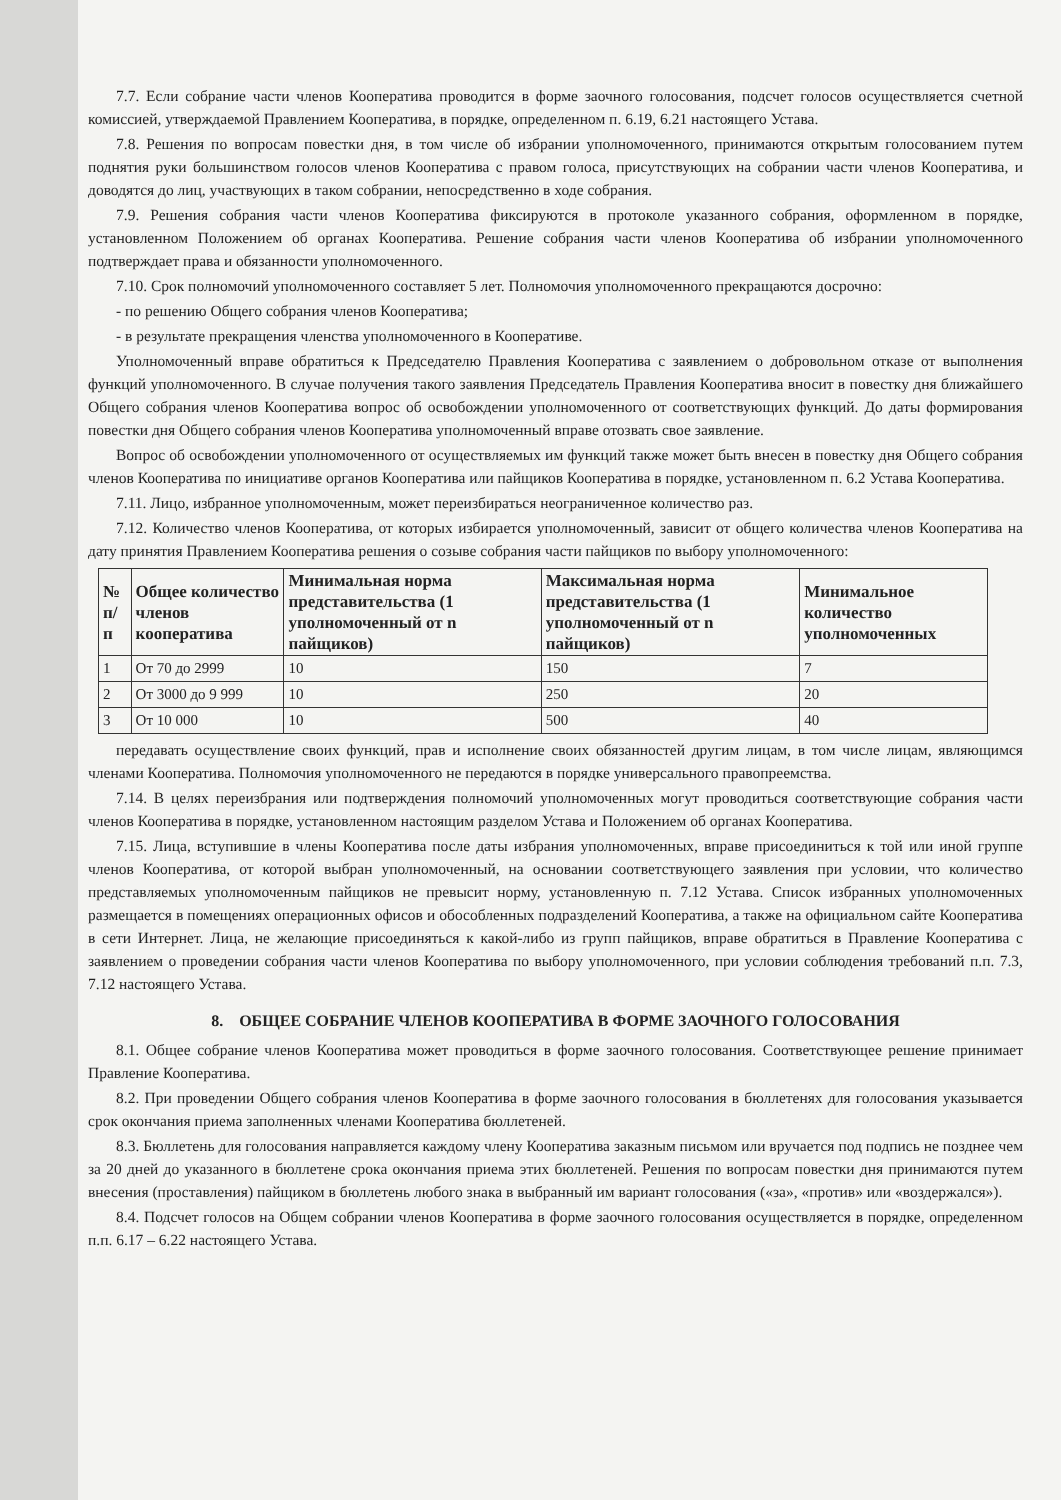7.7. Если собрание части членов Кооператива проводится в форме заочного голосования, подсчет голосов осуществляется счетной комиссией, утверждаемой Правлением Кооператива, в порядке, определенном п. 6.19, 6.21 настоящего Устава.
7.8. Решения по вопросам повестки дня, в том числе об избрании уполномоченного, принимаются открытым голосованием путем поднятия руки большинством голосов членов Кооператива с правом голоса, присутствующих на собрании части членов Кооператива, и доводятся до лиц, участвующих в таком собрании, непосредственно в ходе собрания.
7.9. Решения собрания части членов Кооператива фиксируются в протоколе указанного собрания, оформленном в порядке, установленном Положением об органах Кооператива. Решение собрания части членов Кооператива об избрании уполномоченного подтверждает права и обязанности уполномоченного.
7.10. Срок полномочий уполномоченного составляет 5 лет. Полномочия уполномоченного прекращаются досрочно:
- по решению Общего собрания членов Кооператива;
- в результате прекращения членства уполномоченного в Кооперативе.
Уполномоченный вправе обратиться к Председателю Правления Кооператива с заявлением о добровольном отказе от выполнения функций уполномоченного. В случае получения такого заявления Председатель Правления Кооператива вносит в повестку дня ближайшего Общего собрания членов Кооператива вопрос об освобождении уполномоченного от соответствующих функций. До даты формирования повестки дня Общего собрания членов Кооператива уполномоченный вправе отозвать свое заявление.
Вопрос об освобождении уполномоченного от осуществляемых им функций также может быть внесен в повестку дня Общего собрания членов Кооператива по инициативе органов Кооператива или пайщиков Кооператива в порядке, установленном п. 6.2 Устава Кооператива.
7.11. Лицо, избранное уполномоченным, может переизбираться неограниченное количество раз.
7.12. Количество членов Кооператива, от которых избирается уполномоченный, зависит от общего количества членов Кооператива на дату принятия Правлением Кооператива решения о созыве собрания части пайщиков по выбору уполномоченного:
| № п/п | Общее количество членов кооператива | Минимальная норма представительства (1 уполномоченный от n пайщиков) | Максимальная норма представительства (1 уполномоченный от n пайщиков) | Минимальное количество уполномоченных |
| --- | --- | --- | --- | --- |
| 1 | От 70 до 2999 | 10 | 150 | 7 |
| 2 | От 3000 до 9 999 | 10 | 250 | 20 |
| 3 | От 10 000 | 10 | 500 | 40 |
передавать осуществление своих функций, прав и исполнение своих обязанностей другим лицам, в том числе лицам, являющимся членами Кооператива. Полномочия уполномоченного не передаются в порядке универсального правопреемства.
7.14. В целях переизбрания или подтверждения полномочий уполномоченных могут проводиться соответствующие собрания части членов Кооператива в порядке, установленном настоящим разделом Устава и Положением об органах Кооператива.
7.15. Лица, вступившие в члены Кооператива после даты избрания уполномоченных, вправе присоединиться к той или иной группе членов Кооператива, от которой выбран уполномоченный, на основании соответствующего заявления при условии, что количество представляемых уполномоченным пайщиков не превысит норму, установленную п. 7.12 Устава. Список избранных уполномоченных размещается в помещениях операционных офисов и обособленных подразделений Кооператива, а также на официальном сайте Кооператива в сети Интернет. Лица, не желающие присоединяться к какой-либо из групп пайщиков, вправе обратиться в Правление Кооператива с заявлением о проведении собрания части членов Кооператива по выбору уполномоченного, при условии соблюдения требований п.п. 7.3, 7.12 настоящего Устава.
8. ОБЩЕЕ СОБРАНИЕ ЧЛЕНОВ КООПЕРАТИВА В ФОРМЕ ЗАОЧНОГО ГОЛОСОВАНИЯ
8.1. Общее собрание членов Кооператива может проводиться в форме заочного голосования. Соответствующее решение принимает Правление Кооператива.
8.2. При проведении Общего собрания членов Кооператива в форме заочного голосования в бюллетенях для голосования указывается срок окончания приема заполненных членами Кооператива бюллетеней.
8.3. Бюллетень для голосования направляется каждому члену Кооператива заказным письмом или вручается под подпись не позднее чем за 20 дней до указанного в бюллетене срока окончания приема этих бюллетеней. Решения по вопросам повестки дня принимаются путем внесения (проставления) пайщиком в бюллетень любого знака в выбранный им вариант голосования («за», «против» или «воздержался»).
8.4. Подсчет голосов на Общем собрании членов Кооператива в форме заочного голосования осуществляется в порядке, определенном п.п. 6.17 – 6.22 настоящего Устава.